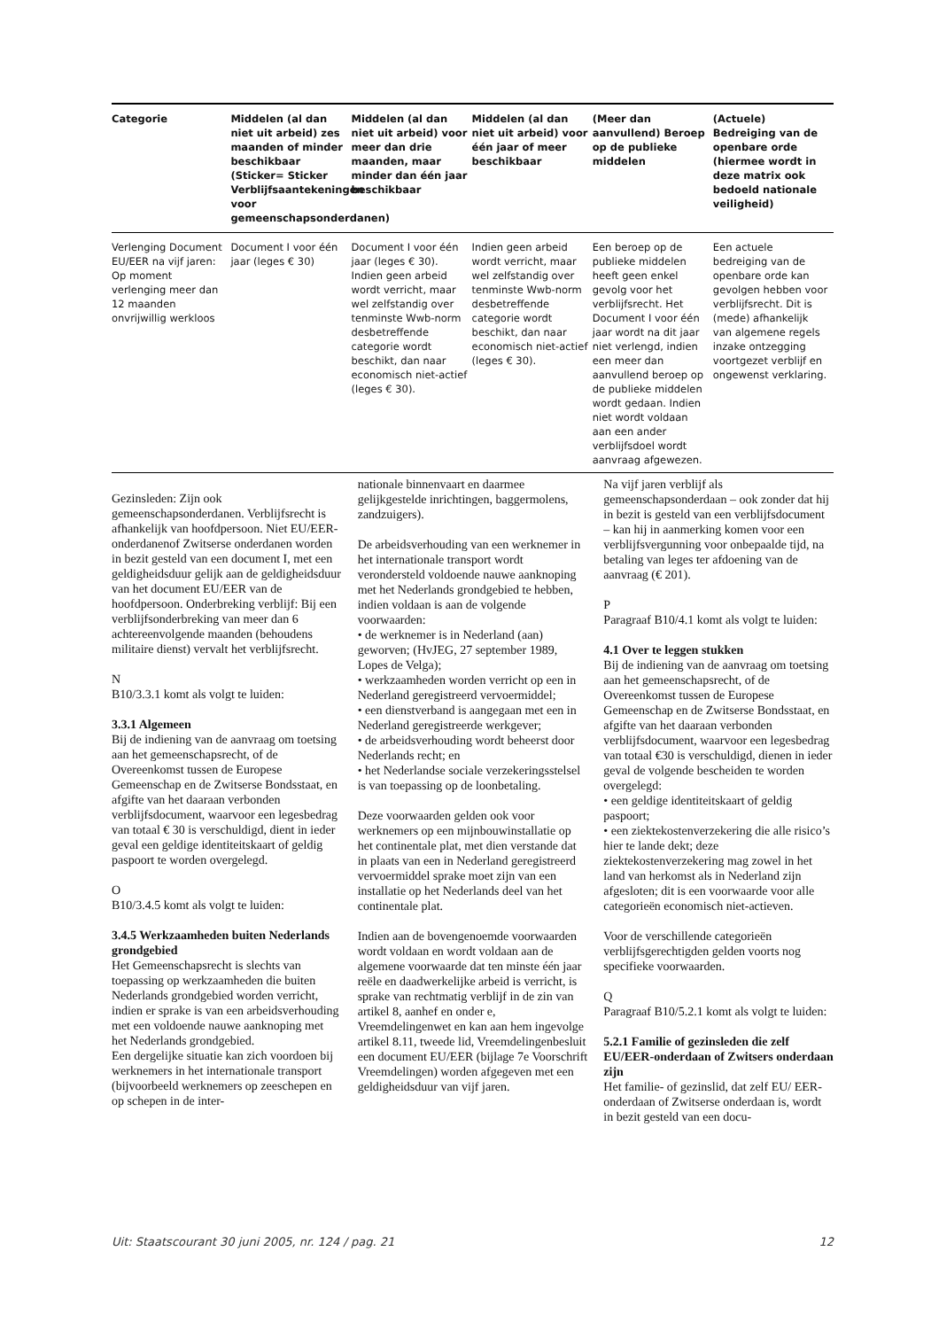| Categorie | Middelen (al dan niet uit arbeid) zes maanden of minder beschikbaar (Sticker= Sticker Verblijfsaantekeningen voor gemeenschapsonderdanen) | Middelen (al dan niet uit arbeid) voor meer dan drie maanden, maar minder dan één jaar beschikbaar | Middelen (al dan niet uit arbeid) voor één jaar of meer beschikbaar | (Meer dan aanvullend) Beroep op de publieke middelen | (Actuele) Bedreiging van de openbare orde (hiermee wordt in deze matrix ook bedoeld nationale veiligheid) |
| --- | --- | --- | --- | --- | --- |
| Verlenging Document EU/EER na vijf jaren: Op moment verlenging meer dan 12 maanden onvrijwillig werkloos | Document I voor één jaar (leges € 30) | Document I voor één jaar (leges € 30). Indien geen arbeid wordt verricht, maar wel zelfstandig over tenminste Wwb-norm desbetreffende categorie wordt beschikt, dan naar economisch niet-actief (leges € 30). | Indien geen arbeid wordt verricht, maar wel zelfstandig over tenminste Wwb-norm desbetreffende categorie wordt beschikt, dan naar economisch niet-actief (leges € 30). | Een beroep op de publieke middelen heeft geen enkel gevolg voor het verblijfsrecht. Het Document I voor één jaar wordt na dit jaar niet verlengd, indien een meer dan aanvullend beroep op de publieke middelen wordt gedaan. Indien niet wordt voldaan aan een ander verblijfsdoel wordt aanvraag afgewezen. | Een actuele bedreiging van de openbare orde kan gevolgen hebben voor verblijfsrecht. Dit is (mede) afhankelijk van algemene regels inzake ontzegging voortgezet verblijf en ongewenst verklaring. |
Gezinsleden: Zijn ook gemeenschapsonderdanen. Verblijfsrecht is afhankelijk van hoofdpersoon. Niet EU/EER-onderdanenof Zwitserse onderdanen worden in bezit gesteld van een document I, met een geldigheidsduur gelijk aan de geldigheidsduur van het document EU/EER van de hoofdpersoon. Onderbreking verblijf: Bij een verblijfsonderbreking van meer dan 6 achtereenvolgende maanden (behoudens militaire dienst) vervalt het verblijfsrecht.
N
B10/3.3.1 komt als volgt te luiden:
3.3.1 Algemeen
Bij de indiening van de aanvraag om toetsing aan het gemeenschapsrecht, of de Overeenkomst tussen de Europese Gemeenschap en de Zwitserse Bondsstaat, en afgifte van het daaraan verbonden verblijfsdocument, waarvoor een legesbedrag van totaal € 30 is verschuldigd, dient in ieder geval een geldige identiteitskaart of geldig paspoort te worden overgelegd.
O
B10/3.4.5 komt als volgt te luiden:
3.4.5 Werkzaamheden buiten Nederlands grondgebied
Het Gemeenschapsrecht is slechts van toepassing op werkzaamheden die buiten Nederlands grondgebied worden verricht, indien er sprake is van een arbeidsverhouding met een voldoende nauwe aanknoping met het Nederlands grondgebied.
Een dergelijke situatie kan zich voordoen bij werknemers in het internationale transport (bijvoorbeeld werknemers op zeeschepen en op schepen in de inter-
nationale binnenvaart en daarmee gelijkgestelde inrichtingen, baggermolens, zandzuigers).
De arbeidsverhouding van een werknemer in het internationale transport wordt verondersteld voldoende nauwe aanknoping met het Nederlands grondgebied te hebben, indien voldaan is aan de volgende voorwaarden:
• de werknemer is in Nederland (aan) geworven; (HvJEG, 27 september 1989, Lopes de Velga);
• werkzaamheden worden verricht op een in Nederland geregistreerd vervoermiddel;
• een dienstverband is aangegaan met een in Nederland geregistreerde werkgever;
• de arbeidsverhouding wordt beheerst door Nederlands recht; en
• het Nederlandse sociale verzekeringsstelsel is van toepassing op de loonbetaling.
Deze voorwaarden gelden ook voor werknemers op een mijnbouwinstallatie op het continentale plat, met dien verstande dat in plaats van een in Nederland geregistreerd vervoermiddel sprake moet zijn van een installatie op het Nederlands deel van het continentale plat.
Indien aan de bovengenoemde voorwaarden wordt voldaan en wordt voldaan aan de algemene voorwaarde dat ten minste één jaar reële en daadwerkelijke arbeid is verricht, is sprake van rechtmatig verblijf in de zin van artikel 8, aanhef en onder e, Vreemdelingenwet en kan aan hem ingevolge artikel 8.11, tweede lid, Vreemdelingenbesluit een document EU/EER (bijlage 7e Voorschrift Vreemdelingen) worden afgegeven met een geldigheidsduur van vijf jaren.
Na vijf jaren verblijf als gemeenschapsonderdaan – ook zonder dat hij in bezit is gesteld van een verblijfsdocument – kan hij in aanmerking komen voor een verblijfsvergunning voor onbepaalde tijd, na betaling van leges ter afdoening van de aanvraag (€ 201).
P
Paragraaf B10/4.1 komt als volgt te luiden:
4.1 Over te leggen stukken
Bij de indiening van de aanvraag om toetsing aan het gemeenschapsrecht, of de Overeenkomst tussen de Europese Gemeenschap en de Zwitserse Bondsstaat, en afgifte van het daaraan verbonden verblijfsdocument, waarvoor een legesbedrag van totaal €30 is verschuldigd, dienen in ieder geval de volgende bescheiden te worden overgelegd:
• een geldige identiteitskaart of geldig paspoort;
• een ziektekostenverzekering die alle risico’s hier te lande dekt; deze ziektekostenverzekering mag zowel in het land van herkomst als in Nederland zijn afgesloten; dit is een voorwaarde voor alle categorieën economisch niet-actieven.
Voor de verschillende categorieën verblijfsgerechtigden gelden voorts nog specifieke voorwaarden.
Q
Paragraaf B10/5.2.1 komt als volgt te luiden:
5.2.1 Familie of gezinsleden die zelf EU/EER-onderdaan of Zwitsers onderdaan zijn
Het familie- of gezinslid, dat zelf EU/ EER-onderdaan of Zwitserse onderdaan is, wordt in bezit gesteld van een docu-
Uit: Staatscourant 30 juni 2005, nr. 124 / pag. 21 12